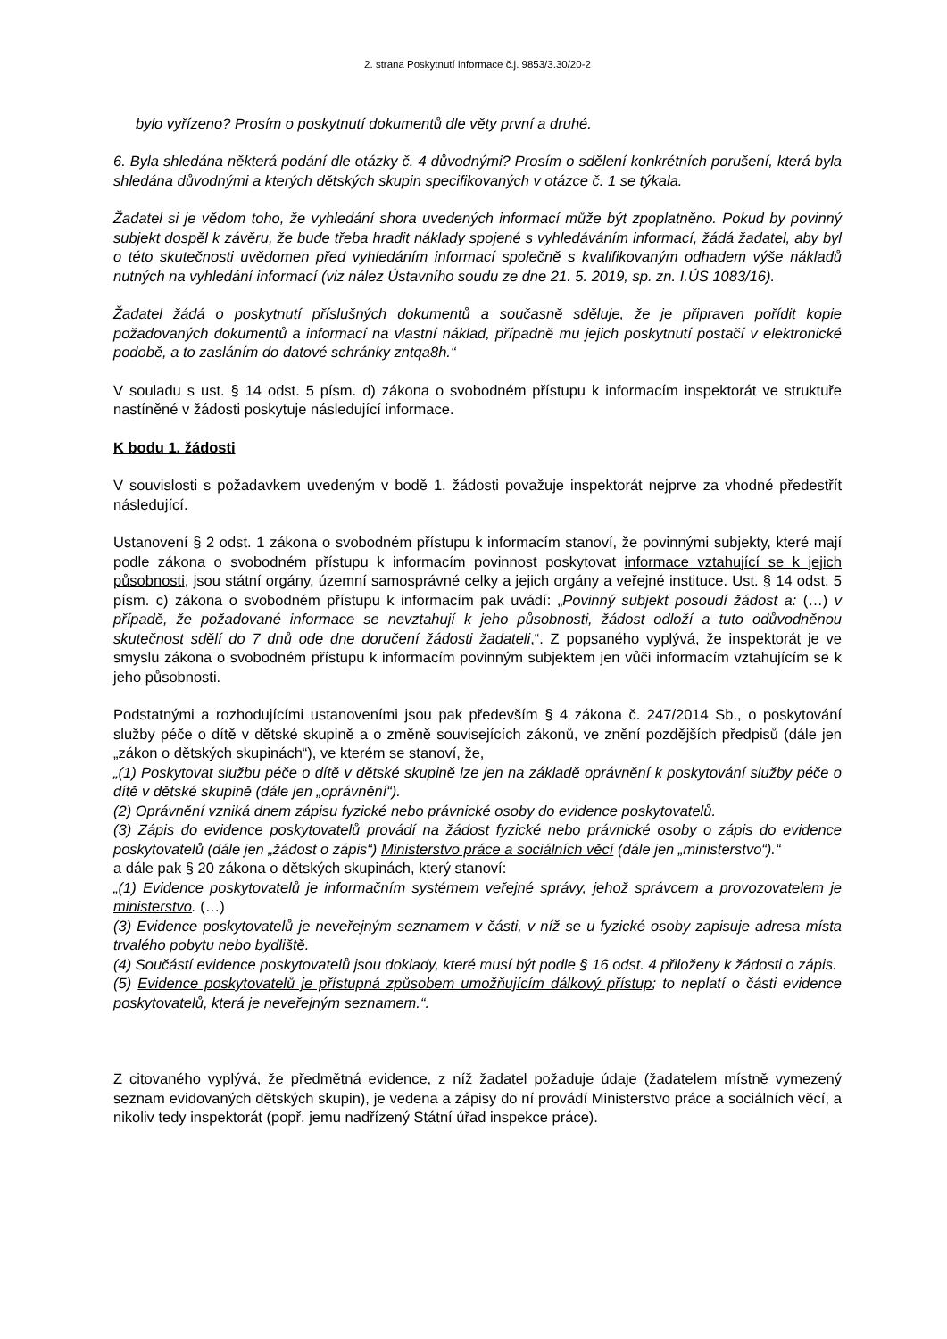2. strana Poskytnutí informace č.j. 9853/3.30/20-2
bylo vyřízeno? Prosím o poskytnutí dokumentů dle věty první a druhé.
6. Byla shledána některá podání dle otázky č. 4 důvodnými? Prosím o sdělení konkrétních porušení, která byla shledána důvodnými a kterých dětských skupin specifikovaných v otázce č. 1 se týkala.
Žadatel si je vědom toho, že vyhledání shora uvedených informací může být zpoplatněno. Pokud by povinný subjekt dospěl k závěru, že bude třeba hradit náklady spojené s vyhledáváním informací, žádá žadatel, aby byl o této skutečnosti uvědomen před vyhledáním informací společně s kvalifikovaným odhadem výše nákladů nutných na vyhledání informací (viz nález Ústavního soudu ze dne 21. 5. 2019, sp. zn. I.ÚS 1083/16).
Žadatel žádá o poskytnutí příslušných dokumentů a současně sděluje, že je připraven pořídit kopie požadovaných dokumentů a informací na vlastní náklad, případně mu jejich poskytnutí postačí v elektronické podobě, a to zasláním do datové schránky zntqa8h.“
V souladu s ust. § 14 odst. 5 písm. d) zákona o svobodném přístupu k informacím inspektorát ve struktuře nastíněné v žádosti poskytuje následující informace.
K bodu 1. žádosti
V souvislosti s požadavkem uvedeným v bodě 1. žádosti považuje inspektorát nejprve za vhodné předestřít následující.
Ustanovení § 2 odst. 1 zákona o svobodném přístupu k informacím stanoví, že povinnými subjekty, které mají podle zákona o svobodném přístupu k informacím povinnost poskytovat informace vztahující se k jejich působnosti, jsou státní orgány, územní samosprávné celky a jejich orgány a veřejné instituce. Ust. § 14 odst. 5 písm. c) zákona o svobodném přístupu k informacím pak uvádí: „Povinný subjekt posoudí žádost a: (…) v případě, že požadované informace se nevztahují k jeho působnosti, žádost odloží a tuto odůvodněnou skutečnost sdělí do 7 dnů ode dne doručení žádosti žadateli,“. Z popsaného vyplývá, že inspektorát je ve smyslu zákona o svobodném přístupu k informacím povinným subjektem jen vůči informacím vztahujícím se k jeho působnosti.
Podstatnými a rozhodujícími ustanoveními jsou pak především § 4 zákona č. 247/2014 Sb., o poskytování služby péče o dítě v dětské skupině a o změně souvisejících zákonů, ve znění pozdějších předpisů (dále jen „zákon o dětských skupinách“), ve kterém se stanoví, že,
„(1) Poskytovat službu péče o dítě v dětské skupině lze jen na základě oprávnění k poskytování služby péče o dítě v dětské skupině (dále jen „oprávnění“).
(2) Oprávnění vzniká dnem zápisu fyzické nebo právnické osoby do evidence poskytovatelů.
(3) Zápis do evidence poskytovatelů provádí na žádost fyzické nebo právnické osoby o zápis do evidence poskytovatelů (dále jen „žádost o zápis“) Ministerstvo práce a sociálních věcí (dále jen „ministerstvo“).“
a dále pak § 20 zákona o dětských skupinách, který stanoví:
„(1) Evidence poskytovatelů je informačním systémem veřejné správy, jehož správcem a provozovatelem je ministerstvo. (…)
(3) Evidence poskytovatelů je neveřejným seznamem v části, v níž se u fyzické osoby zapisuje adresa místa trvalého pobytu nebo bydliště.
(4) Součástí evidence poskytovatelů jsou doklady, které musí být podle § 16 odst. 4 přiloženy k žádosti o zápis.
(5) Evidence poskytovatelů je přístupná způsobem umožňujícím dálkový přístup; to neplatí o části evidence poskytovatelů, která je neveřejným seznamem.“.
Z citovaného vyplývá, že předmětná evidence, z níž žadatel požaduje údaje (žadatelem místně vymezený seznam evidovaných dětských skupin), je vedena a zápisy do ní provádí Ministerstvo práce a sociálních věcí, a nikoliv tedy inspektorát (popř. jemu nadřízený Státní úřad inspekce práce).